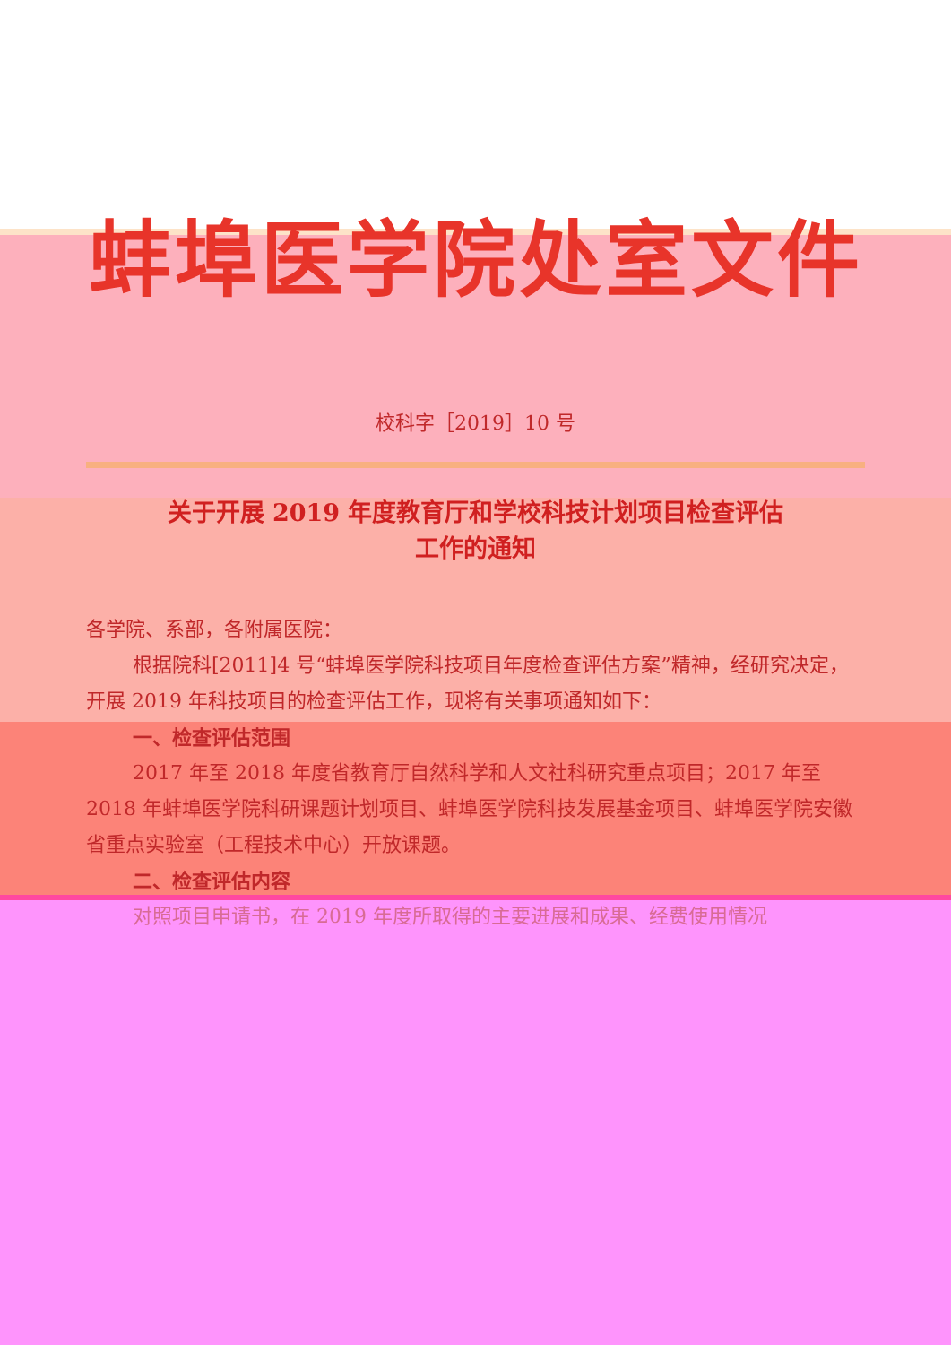蚌埠医学院处室文件
校科字［2019］10 号
关于开展 2019 年度教育厅和学校科技计划项目检查评估
工作的通知
各学院、系部，各附属医院：
根据院科[2011]4 号“蚌埠医学院科技项目年度检查评估方案”精神，经研究决定，开展 2019 年科技项目的检查评估工作，现将有关事项通知如下：
一、检查评估范围
2017 年至 2018 年度省教育厅自然科学和人文社科研究重点项目；2017 年至 2018 年蚌埠医学院科研课题计划项目、蚌埠医学院科技发展基金项目、蚌埠医学院安徽省重点实验室（工程技术中心）开放课题。
二、检查评估内容
对照项目申请书，在 2019 年度所取得的主要进展和成果、经费使用情况